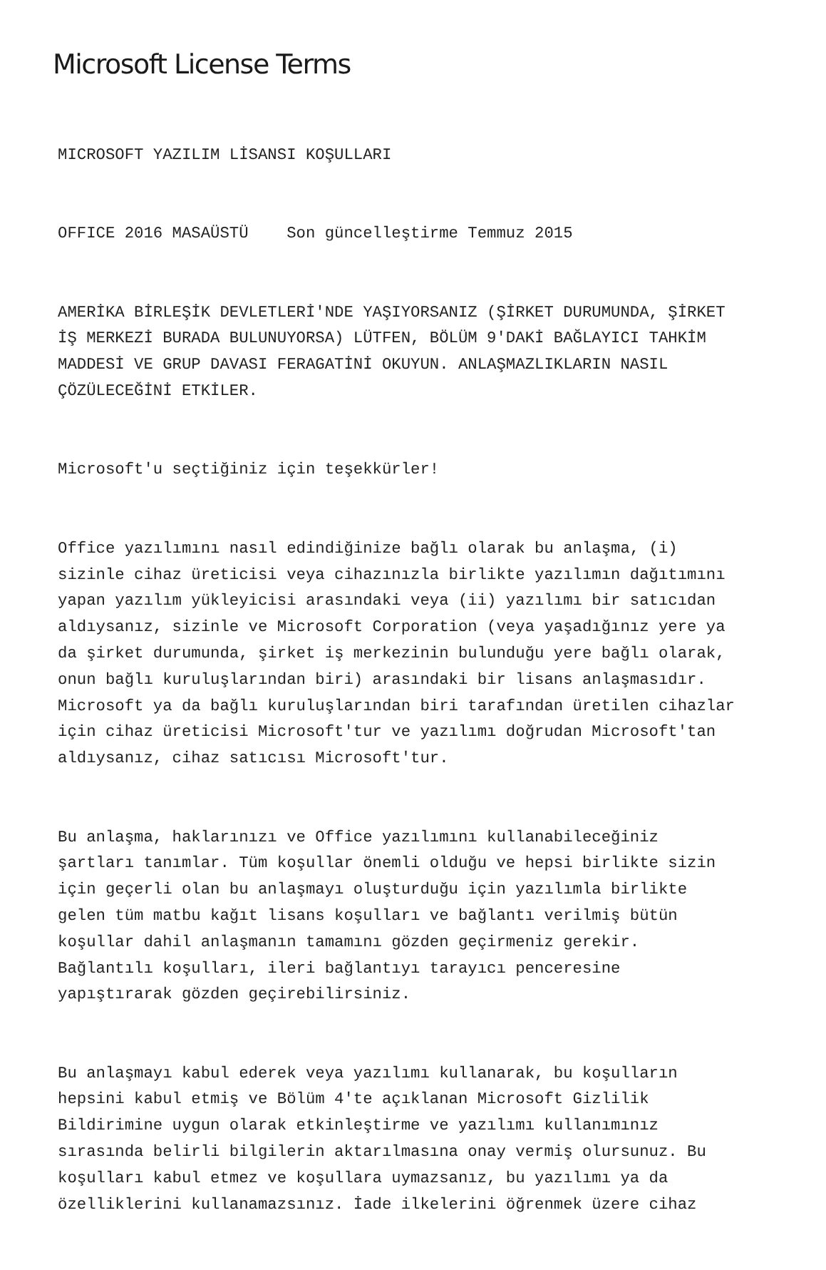Microsoft License Terms
MICROSOFT YAZILIM LİSANSI KOŞULLARI
OFFICE 2016 MASAÜSTÜ Son güncelleştirme Temmuz 2015
AMERİKA BİRLEŞİK DEVLETLERİ'NDE YAŞIYORSANIZ (ŞİRKET DURUMUNDA, ŞİRKET İŞ MERKEZİ BURADA BULUNUYORSA) LÜTFEN, BÖLÜM 9'DAKİ BAĞLAYICI TAHKİM MADDESİ VE GRUP DAVASI FERAGATİNİ OKUYUN. ANLAŞMAZLIKLARIN NASIL ÇÖZÜLECEĞİNİ ETKİLER.
Microsoft'u seçtiğiniz için teşekkürler!
Office yazılımını nasıl edindiğinize bağlı olarak bu anlaşma, (i) sizinle cihaz üreticisi veya cihazınızla birlikte yazılımın dağıtımını yapan yazılım yükleyicisi arasındaki veya (ii) yazılımı bir satıcıdan aldıysanız, sizinle ve Microsoft Corporation (veya yaşadığınız yere ya da şirket durumunda, şirket iş merkezinin bulunduğu yere bağlı olarak, onun bağlı kuruluşlarından biri) arasındaki bir lisans anlaşmasıdır. Microsoft ya da bağlı kuruluşlarından biri tarafından üretilen cihazlar için cihaz üreticisi Microsoft'tur ve yazılımı doğrudan Microsoft'tan aldıysanız, cihaz satıcısı Microsoft'tur.
Bu anlaşma, haklarınızı ve Office yazılımını kullanabileceğiniz şartları tanımlar. Tüm koşullar önemli olduğu ve hepsi birlikte sizin için geçerli olan bu anlaşmayı oluşturduğu için yazılımla birlikte gelen tüm matbu kağıt lisans koşulları ve bağlantı verilmiş bütün koşullar dahil anlaşmanın tamamını gözden geçirmeniz gerekir. Bağlantılı koşulları, ileri bağlantıyı tarayıcı penceresine yapıştırarak gözden geçirebilirsiniz.
Bu anlaşmayı kabul ederek veya yazılımı kullanarak, bu koşulların hepsini kabul etmiş ve Bölüm 4'te açıklanan Microsoft Gizlilik Bildirimine uygun olarak etkinleştirme ve yazılımı kullanımınız sırasında belirli bilgilerin aktarılmasına onay vermiş olursunuz. Bu koşulları kabul etmez ve koşullara uymazsanız, bu yazılımı ya da özelliklerini kullanamazsınız. İade ilkelerini öğrenmek üzere cihaz